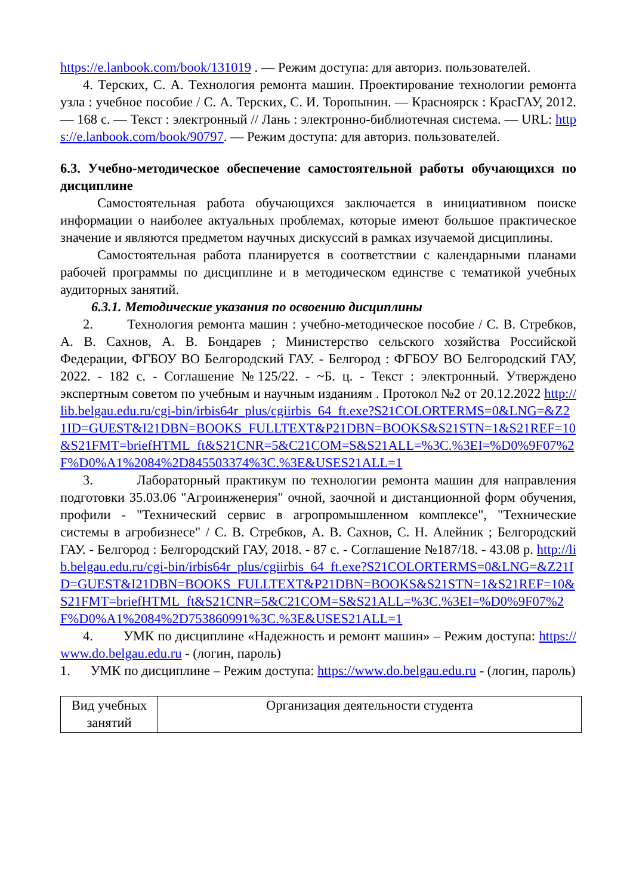https://e.lanbook.com/book/131019 . — Режим доступа: для авториз. пользователей.
4. Терских, С. А. Технология ремонта машин. Проектирование технологии ремонта узла : учебное пособие / С. А. Терских, С. И. Торопынин. — Красноярск : КрасГАУ, 2012. — 168 с. — Текст : электронный // Лань : электронно-библиотечная система. — URL: https://e.lanbook.com/book/90797. — Режим доступа: для авториз. пользователей.
6.3. Учебно-методическое обеспечение самостоятельной работы обучающихся по дисциплине
Самостоятельная работа обучающихся заключается в инициативном поиске информации о наиболее актуальных проблемах, которые имеют большое практическое значение и являются предметом научных дискуссий в рамках изучаемой дисциплины.
Самостоятельная работа планируется в соответствии с календарными планами рабочей программы по дисциплине и в методическом единстве с тематикой учебных аудиторных занятий.
6.3.1. Методические указания по освоению дисциплины
2. Технология ремонта машин : учебно-методическое пособие / С. В. Стребков, А. В. Сахнов, А. В. Бондарев ; Министерство сельского хозяйства Российской Федерации, ФГБОУ ВО Белгородский ГАУ. - Белгород : ФГБОУ ВО Белгородский ГАУ, 2022. - 182 с. - Соглашение №125/22. - ~Б. ц. - Текст : электронный. Утверждено экспертным советом по учебным и научным изданиям . Протокол №2 от 20.12.2022 http://lib.belgau.edu.ru/cgi-bin/irbis64r_plus/cgiirbis_64_ft.exe?S21COLORTERMS=0&LNG=&Z21ID=GUEST&I21DBN=BOOKS_FULLTEXT&P21DBN=BOOKS&S21STN=1&S21REF=10&S21FMT=briefHTML_ft&S21CNR=5&C21COM=S&S21ALL=%3C.%3EI=%D0%9F07%2F%D0%A1%2084%2D845503374%3C.%3E&USES21ALL=1
3. Лабораторный практикум по технологии ремонта машин для направления подготовки 35.03.06 "Агроинженерия" очной, заочной и дистанционной форм обучения, профили - "Технический сервис в агропромышленном комплексе", "Технические системы в агробизнесе" / С. В. Стребков, А. В. Сахнов, С. Н. Алейник ; Белгородский ГАУ. - Белгород : Белгородский ГАУ, 2018. - 87 с. - Соглашение №187/18. - 43.08 р. http://lib.belgau.edu.ru/cgi-bin/irbis64r_plus/cgiirbis_64_ft.exe?S21COLORTERMS=0&LNG=&Z21ID=GUEST&I21DBN=BOOKS_FULLTEXT&P21DBN=BOOKS&S21STN=1&S21REF=10&S21FMT=briefHTML_ft&S21CNR=5&C21COM=S&S21ALL=%3C.%3EI=%D0%9F07%2F%D0%A1%2084%2D753860991%3C.%3E&USES21ALL=1
4. УМК по дисциплине «Надежность и ремонт машин» – Режим доступа: https://www.do.belgau.edu.ru - (логин, пароль)
1. УМК по дисциплине – Режим доступа: https://www.do.belgau.edu.ru - (логин, пароль)
| Вид учебных занятий | Организация деятельности студента |